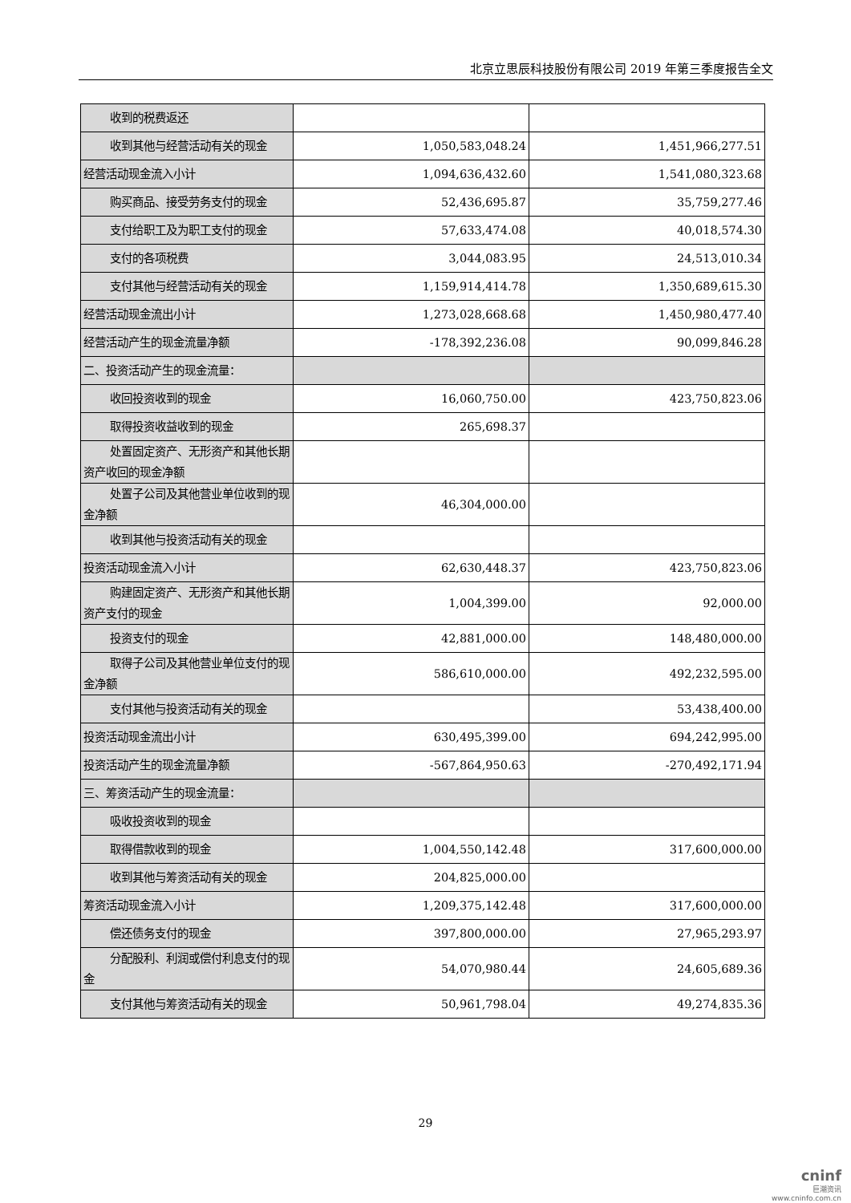北京立思辰科技股份有限公司 2019 年第三季度报告全文
| 收到的税费返还 | | |
| 收到其他与经营活动有关的现金 | 1,050,583,048.24 | 1,451,966,277.51 |
| 经营活动现金流入小计 | 1,094,636,432.60 | 1,541,080,323.68 |
| 购买商品、接受劳务支付的现金 | 52,436,695.87 | 35,759,277.46 |
| 支付给职工及为职工支付的现金 | 57,633,474.08 | 40,018,574.30 |
| 支付的各项税费 | 3,044,083.95 | 24,513,010.34 |
| 支付其他与经营活动有关的现金 | 1,159,914,414.78 | 1,350,689,615.30 |
| 经营活动现金流出小计 | 1,273,028,668.68 | 1,450,980,477.40 |
| 经营活动产生的现金流量净额 | -178,392,236.08 | 90,099,846.28 |
| 二、投资活动产生的现金流量： | | |
| 收回投资收到的现金 | 16,060,750.00 | 423,750,823.06 |
| 取得投资收益收到的现金 | 265,698.37 | |
| 处置固定资产、无形资产和其他长期资产收回的现金净额 | | |
| 处置子公司及其他营业单位收到的现金净额 | 46,304,000.00 | |
| 收到其他与投资活动有关的现金 | | |
| 投资活动现金流入小计 | 62,630,448.37 | 423,750,823.06 |
| 购建固定资产、无形资产和其他长期资产支付的现金 | 1,004,399.00 | 92,000.00 |
| 投资支付的现金 | 42,881,000.00 | 148,480,000.00 |
| 取得子公司及其他营业单位支付的现金净额 | 586,610,000.00 | 492,232,595.00 |
| 支付其他与投资活动有关的现金 | | 53,438,400.00 |
| 投资活动现金流出小计 | 630,495,399.00 | 694,242,995.00 |
| 投资活动产生的现金流量净额 | -567,864,950.63 | -270,492,171.94 |
| 三、筹资活动产生的现金流量： | | |
| 吸收投资收到的现金 | | |
| 取得借款收到的现金 | 1,004,550,142.48 | 317,600,000.00 |
| 收到其他与筹资活动有关的现金 | 204,825,000.00 | |
| 筹资活动现金流入小计 | 1,209,375,142.48 | 317,600,000.00 |
| 偿还债务支付的现金 | 397,800,000.00 | 27,965,293.97 |
| 分配股利、利润或偿付利息支付的现金 | 54,070,980.44 | 24,605,689.36 |
| 支付其他与筹资活动有关的现金 | 50,961,798.04 | 49,274,835.36 |
29
cninf
巨潮资讯
www.cninfo.com.cn